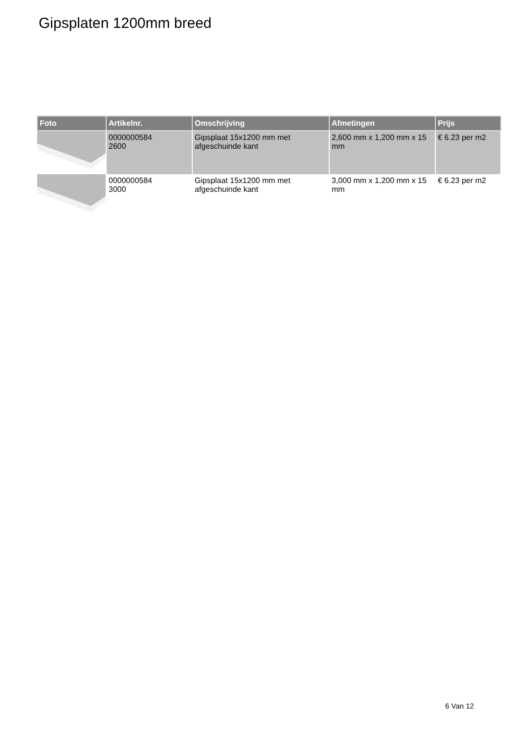Gipsplaten 1200mm breed
| Foto | Artikelnr. | Omschrijving | Afmetingen | Prijs |
| --- | --- | --- | --- | --- |
| | 0000000584 2600 | Gipsplaat 15x1200 mm met afgeschuinde kant | 2,600 mm x 1,200 mm x 15 mm | € 6.23 per m2 |
| | 0000000584 3000 | Gipsplaat 15x1200 mm met afgeschuinde kant | 3,000 mm x 1,200 mm x 15 mm | € 6.23 per m2 |
6 Van 12